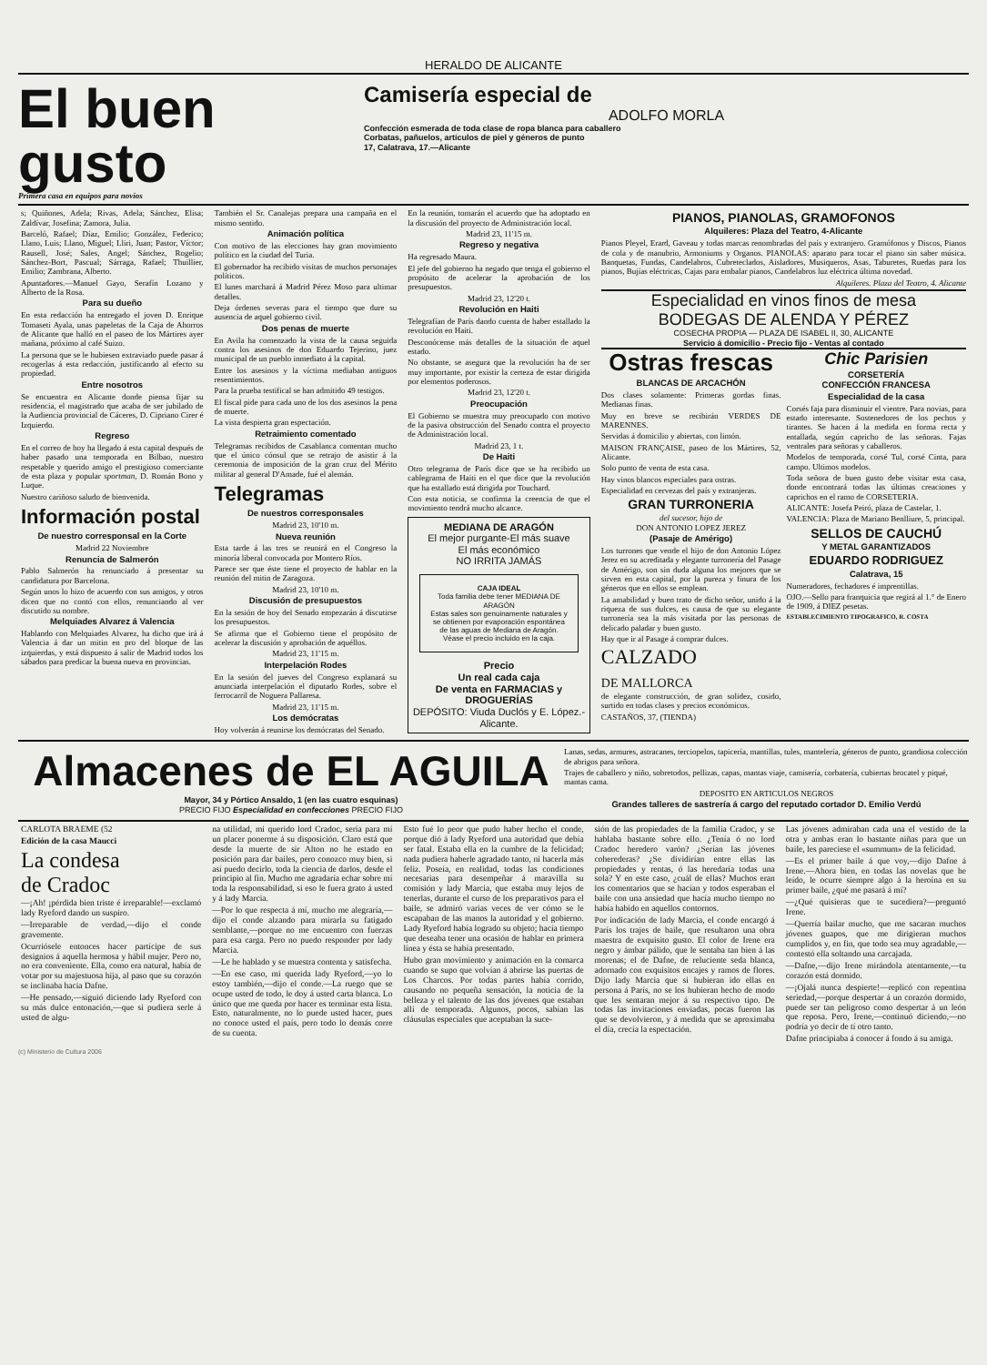HERALDO DE ALICANTE
El buen gusto
Primera casa en equipos para novios
Camisería especial de
ADOLFO MORLA
Confección esmerada de toda clase de ropa blanca para caballero
Corbatas, pañuelos, artículos de piel y géneros de punto
17, Calatrava, 17.—Alicante
s; Quiñones, Adela; Rivas, Adela; Sánchez, Elisa; Zaldívar, Josefina; Zamora, Julia.
Barceló, Rafael; Díaz, Emilio; González, Federico; Llano, Luis; Llano, Miguel; Lliri, Juan; Pastor, Víctor; Rausell, José; Sales, Angel; Sánchez, Rogelio; Sánchez-Bort, Pascual; Sárraga, Rafael; Thuillier, Emilio; Zambrana, Alberto.
Apuntadores.—Manuel Gayo, Serafín Lozano y Alberto de la Rosa.
Para su dueño
En esta redacción ha entregado el joven D. Enrique Tomaseti Ayala, unas papeletas de la Caja de Ahorros de Alicante que halló en el paseo de los Mártires ayer mañana, próximo al café Suizo.
La persona que se le hubiesen extraviado puede pasar á recogerlas á esta redacción, justificando al efecto su propiedad.
Entre nosotros
Se encuentra en Alicante donde piensa fijar su residencia, el magistrado que acaba de ser jubilado de la Audiencia provincial de Cáceres, D. Cipriano Cirer é Izquierdo.
Regreso
En el correo de hoy ha llegado á esta capital después de haber pasado una temporada en Bilbao, nuestro respetable y querido amigo el prestigioso comerciante de esta plaza y popular sportman, D. Román Bono y Luque.
Nuestro cariñoso saludo de bienvenida.
Información postal
De nuestro corresponsal en la Corte
Madrid 22 Noviembre
Renuncia de Salmerón
Pablo Salmerón ha renunciado á presentar su candidatura por Barcelona.
Según unos lo hizo de acuerdo con sus amigos, y otros dicen que no contó con ellos, renunciando al ver discutido su nombre.
Melquiades Alvarez á Valencia
Hablando con Melquiades Alvarez, ha dicho que irá á Valencia á dar un mitin en pro del bloque de las izquierdas, y está dispuesto á salir de Madrid todos los sábados para predicar la buena nueva en provincias.
También el Sr. Canalejas prepara una campaña en el mismo sentido.
Animación política
Con motivo de las elecciones hay gran movimiento político en la ciudad del Turia.
El gobernador ha recibido visitas de muchos personajes políticos.
El lunes marchará á Madrid Pérez Moso para ultimar detalles.
Deja órdenes severas para el tiempo que dure su ausencia de aquel gobierno civil.
Dos penas de muerte
En Avila ha comenzado la vista de la causa seguida contra los asesinos de don Eduardo Tejerino, juez municipal de un pueblo inmediato á la capital.
Entre los asesinos y la víctima mediaban antiguos resentimientos.
Para la prueba testifical se han admitido 49 testigos.
El fiscal pide para cada uno de los dos asesinos la pena de muerte.
La vista despierta gran espectación.
Retraimiento comentado
Telegramas recibidos de Casablanca comentan mucho que el único cónsul que se retrajo de asistir á la ceremonia de imposición de la gran cruz del Mérito militar al general D'Amade, fué el alemán.
Telegramas
De nuestros corresponsales
Madrid 23, 10'10 m.
Nueva reunión
Esta tarde á las tres se reunirá en el Congreso la minoría liberal convocada por Montero Ríos.
Parece ser que éste tiene el proyecto de hablar en la reunión del mitin de Zaragoza.
Madrid 23, 10'10 m.
Discusión de presupuestos
En la sesión de hoy del Senado empezarán á discutirse los presupuestos.
Se afirma que el Gobierno tiene el propósito de acelerar la discusión y aprobación de aquéllos.
Madrid 23, 11'15 m.
Interpelación Rodes
En la sesión del jueves del Congreso explanará su anunciada interpelación el diputado Rodes, sobre el ferrocarril de Noguera Pallaresa.
Madrid 23, 11'15 m.
Los demócratas
Hoy volverán á reunirse los demócratas del Senado.
En la reunión, tomarán el acuerdo que ha adoptado en la discusión del proyecto de Administración local.
Madrid 23, 11'15 m.
Regreso y negativa
Ha regresado Maura.
El jefe del gobierno ha negado que tenga el gobierno el propósito de acelerar la aprobación de los presupuestos.
Madrid 23, 12'20 t.
Revolución en Haiti
Telegrafían de París dando cuenta de haber estallado la revolución en Haiti.
Desconócense más detalles de la situación de aquel estado.
No obstante, se asegura que la revolución ha de ser muy importante, por existir la certeza de estar dirigida por elementos poderosos.
Madrid 23, 12'20 t.
Preocupación
El Gobierno se muestra muy preocupado con motivo de la pasiva obstrucción del Senado contra el proyecto de Administración local.
Madrid 23, 1 t.
De Haiti
Otro telegrama de París dice que se ha recibido un cablegrama de Haiti en el que dice que la revolución que ha estallado está dirigida por Touchard.
Con esta noticia, se confirma la creencia de que el movimiento tendrá mucho alcance.
MEDIANA DE ARAGÓN
El mejor purgante-El más suave
El más económico
NO IRRITA JAMÁS
CAJA IDEAL
Toda familia debe tener MEDIANA DE ARAGÓN
Estas sales son genuinamente naturales y se obtienen por evaporación espontánea de las aguas de Mediana de Aragón. Véase el precio incluido en la caja.
Precio
Un real cada caja
De venta en FARMACIAS y DROGUERÍAS
DEPÓSITO: Viuda Duclós y E. López.-Alicante.
PIANOS, PIANOLAS, GRAMOFONOS
Alquileres: Plaza del Teatro, 4-Alicante
Pianos Pleyel, Erard, Gaveau y todas marcas renombradas del país y extranjero. Gramófonos y Discos, Pianos de cola y de manubrio, Armoniums y Organos. PIANOLAS: aparato para tocar el piano sin saber música. Banquetas, Fundas, Candelabros, Cubreteclados, Aisladores, Musiqueros, Asas, Taburetes, Ruedas para los pianos, Bujías eléctricas, Cajas para embalar pianos, Candelabros luz eléctrica última novedad.
Alquileres. Plaza del Teatro, 4. Alicante
Especialidad en vinos finos de mesa
BODEGAS DE ALENDA Y PÉREZ
COSECHA PROPIA — PLAZA DE ISABEL II, 30, ALICANTE
Servicio á domicilio - Precio fijo - Ventas al contado
Ostras frescas
BLANCAS DE ARCACHÓN
Dos clases solamente: Primeras gordas finas. Medianas finas.
Muy en breve se recibirán VERDES DE MARENNES.
Servidas á domicilio y abiertas, con limón.
MAISON FRANÇAISE, paseo de los Mártires, 52, Alicante.
Solo punto de venta de esta casa.
Hay vinos blancos especiales para ostras.
Especialidad en cervezas del país y extranjeras.
GRAN TURRONERIA
del sucesor, hijo de
DON ANTONIO LOPEZ JEREZ
(Pasaje de Amérigo)
Los turrones que vende el hijo de don Antonio López Jerez en su acreditada y elegante turronería del Pasage de Amérigo, son sin duda alguna los mejores que se sirven en esta capital, por la pureza y finura de los géneros que en ellos se emplean.
La amabilidad y buen trato de dicho señor, unido á la riqueza de sus dulces, es causa de que su elegante turronería sea la más visitada por las personas de delicado paladar y buen gusto.
Hay que ir al Pasage á comprar dulces.
CALZADO
DE MALLORCA
de elegante construcción, de gran solidez, cosido, surtido en todas clases y precios económicos.
CASTAÑOS, 37, (TIENDA)
Chic Parisien
CORSETERÍA
CONFECCIÓN FRANCESA
Especialidad de la casa
Corsés faja para disminuir el vientre. Para novias, para estado interesante. Sostenedores de los pechos y tirantes. Se hacen á la medida en forma recta y entallada, según capricho de las señoras. Fajas ventrales para señoras y caballeros.
Modelos de temporada, corsé Tul, corsé Cinta, para campo. Ultimos modelos.
Toda señora de buen gusto debe visitar esta casa, donde encontrará todas las últimas creaciones y caprichos en el ramo de CORSETERIA.
ALICANTE: Josefa Peiró, plaza de Castelar, 1.
VALENCIA: Plaza de Mariano Benlliure, 5, principal.
SELLOS DE CAUCHÚ
Y METAL GARANTIZADOS
EDUARDO RODRIGUEZ
Calatrava, 15
Numeradores, fechadores é imprentillas.
OJO.—Sello para franquicia que regirá al 1.° de Enero de 1909, á DIEZ pesetas.
ESTABLECIMIENTO TIPOGRAFICO, R. COSTA
Almacenes de EL AGUILA
Mayor, 34 y Pórtico Ansaldo, 1 (en las cuatro esquinas)
PRECIO FIJO Especialidad en confecciones PRECIO FIJO
Lanas, sedas, armures, astracanes, terciopelos, tapicería, mantillas, tules, mantelería, géneros de punto, grandiosa colección de abrigos para señora.
Trajes de caballero y niño, sobretodos, pellizas, capas, mantas viaje, camisería, corbatería, cubiertas brocatel y piqué, mantas cama.
DEPOSITO EN ARTICULOS NEGROS
Grandes talleres de sastrería á cargo del reputado cortador D. Emilio Verdú
CARLOTA BRAEME (52
Edición de la casa Maucci
La condesa
de Cradoc
—¡Ah! ¡pérdida bien triste é irreparable!—exclamó lady Ryeford dando un suspiro.
—Irreparable de verdad,—dijo el conde gravemente.
Ocurriósele entonces hacer partícipe de sus designios á aquella hermosa y hábil mujer. Pero no, no era conveniente. Ella, como era natural, había de votar por su majestuosa hija, al paso que su corazón se inclinaba hacia Dafne.
—He pensado,—siguió diciendo lady Ryeford con su más dulce entonación,—que si pudiera serle á usted de algu-
na utilidad, mi querido lord Cradoc, sería para mí un placer ponerme á su disposición. Claro está que desde la muerte de sir Alton no he estado en posición para dar bailes, pero conozco muy bien, si así puedo decirlo, toda la ciencia de darlos, desde el principio al fin. Mucho me agradaría echar sobre mí toda la responsabilidad, si eso le fuera grato á usted y á lady Marcia.
—Por lo que respecta á mí, mucho me alegraría,—dijo el conde alzando para mirarla su fatigado semblante,—porque no me encuentro con fuerzas para esa carga. Pero no puedo responder por lady Marcia.
—Le he hablado y se muestra contenta y satisfecha.
—En ese caso, mi querida lady Ryeford,—yo lo estoy también,—dijo el conde.—La ruego que se ocupe usted de todo, le doy á usted carta blanca. Lo único que me queda por hacer es terminar esta lista. Esto, naturalmente, no lo puede usted hacer, pues no conoce usted el país, pero todo lo demás corre de su cuenta.
Esto fué lo peor que pudo haber hecho el conde, porque dió á lady Ryeford una autoridad que debía ser fatal. Estaba ella en la cumbre de la felicidad; nada pudiera haberle agradado tanto, ni hacerla más feliz. Poseía, en realidad, todas las condiciones necesarias para desempeñar á maravilla su comisión y lady Marcia, que estaba muy lejos de tenerlas, durante el curso de los preparativos para el baile, se admiró varias veces de ver cómo se le escapaban de las manos la autoridad y el gobierno. Lady Ryeford había logrado su objeto; hacía tiempo que deseaba tener una ocasión de hablar en primera línea y ésta se había presentado.
Hubo gran movimiento y animación en la comarca cuando se supo que volvían á abrirse las puertas de Los Charcos. Por todas partes había corrido, causando no pequeña sensación, la noticia de la belleza y el talento de las dos jóvenes que estaban allí de temporada. Algunos, pocos, sabían las cláusulas especiales que aceptaban la suce-
sión de las propiedades de la familia Cradoc, y se hablaba bastante sobre ello. ¿Tenía ó no lord Cradoc heredero varón? ¿Serían las jóvenes coherederas? ¿Se dividirían entre ellas las propiedades y rentas, ó las heredaría todas una sola? Y en este caso, ¿cuál de ellas? Muchos eran los comentarios que se hacían y todos esperaban el baile con una ansiedad que hacía mucho tiempo no había habido en aquellos contornos.
Por indicación de lady Marcia, el conde encargó á París los trajes de baile, que resultaron una obra maestra de exquisito gusto. El color de Irene era negro y ámbar pálido, que le sentaba tan bien á las morenas; el de Dafne, de reluciente seda blanca, adornado con exquisitos encajes y ramos de flores. Dijo lady Marcia que si hubieran ido ellas en persona á París, no se los hubieran hecho de modo que les sentaran mejor á su respectivo tipo. De todas las invitaciones enviadas, pocas fueron las que se devolvieron, y á medida que se aproximaba el día, crecía la espectación.
Las jóvenes admiraban cada una el vestido de la otra y ambas eran lo bastante niñas para que un baile, les pareciese el «summum» de la felicidad.
—Es el primer baile á que voy,—dijo Dafne á Irene.—Ahora bien, en todas las novelas que he leído, le ocurre siempre algo á la heroína en su primer baile, ¿qué me pasará á mí?
—¿Qué quisieras que te sucediera?—preguntó Irene.
—Querría bailar mucho, que me sacaran muchos jóvenes guapos, que me dirigieran muchos cumplidos y, en fin, que todo sea muy agradable,—contestó ella soltando una carcajada.
—Dafne,—dijo Irene mirándola atentamente,—tu corazón está dormido.
—¡Ojalá nunca despierte!—replicó con repentina seriedad,—porque despertar á un corazón dormido, puede ser tan peligroso como despertar á un león que reposa. Pero, Irene,—continuó diciendo,—no podría yo decir de tí otro tanto.
Dafne principiaba á conocer á fondo á su amiga.
(c) Ministerio de Cultura 2006